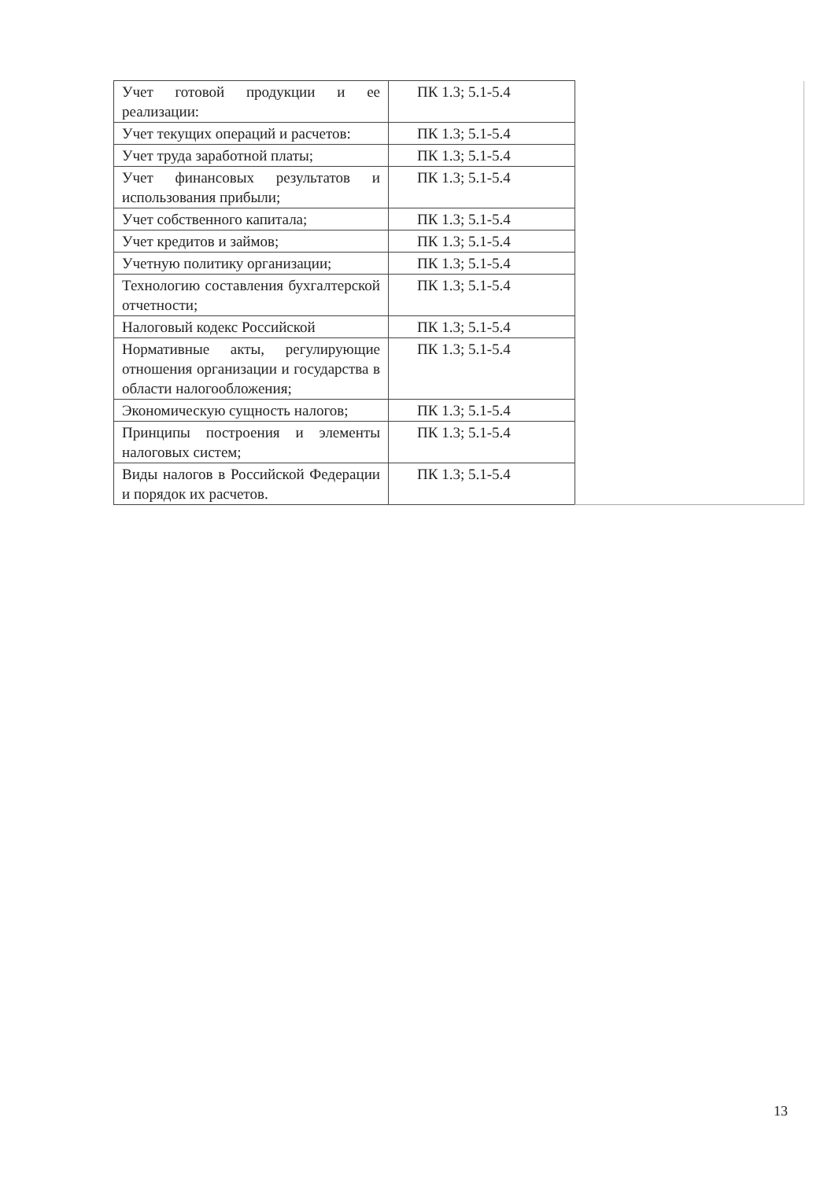| Учет готовой продукции и ее реализации: | ПК 1.3; 5.1-5.4 | |
| Учет текущих операций и расчетов: | ПК 1.3; 5.1-5.4 | |
| Учет труда заработной платы; | ПК 1.3; 5.1-5.4 | |
| Учет финансовых результатов и использования прибыли; | ПК 1.3; 5.1-5.4 | |
| Учет собственного капитала; | ПК 1.3; 5.1-5.4 | |
| Учет кредитов и займов; | ПК 1.3; 5.1-5.4 | |
| Учетную политику организации; | ПК 1.3; 5.1-5.4 | |
| Технологию составления бухгалтерской отчетности; | ПК 1.3; 5.1-5.4 | |
| Налоговый кодекс Российской | ПК 1.3; 5.1-5.4 | |
| Нормативные акты, регулирующие отношения организации и государства в области налогообложения; | ПК 1.3; 5.1-5.4 | |
| Экономическую сущность налогов; | ПК 1.3; 5.1-5.4 | |
| Принципы построения и элементы налоговых систем; | ПК 1.3; 5.1-5.4 | |
| Виды налогов в Российской Федерации и порядок их расчетов. | ПК 1.3; 5.1-5.4 | |
13